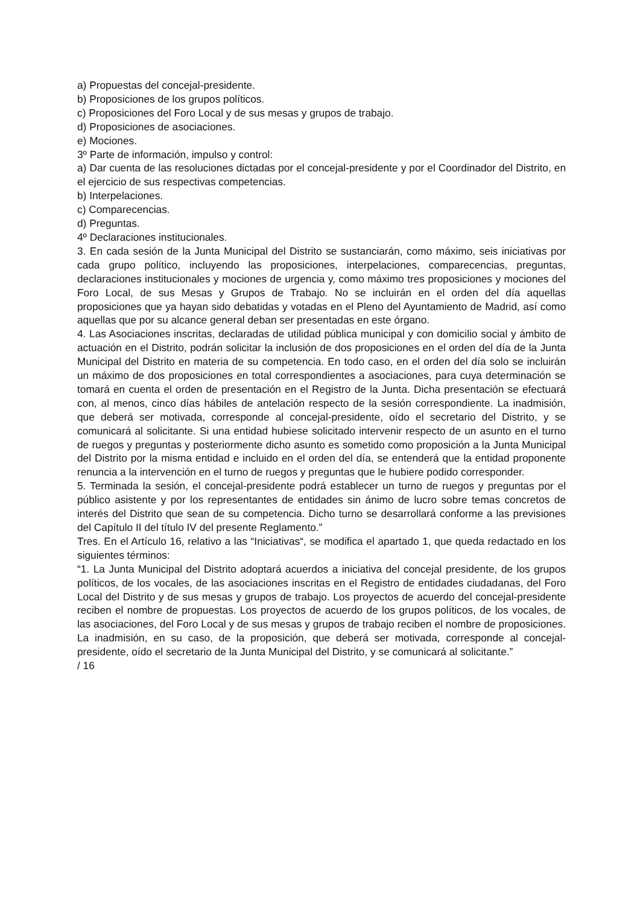a) Propuestas del concejal-presidente.
b) Proposiciones de los grupos políticos.
c) Proposiciones del Foro Local y de sus mesas y grupos de trabajo.
d) Proposiciones de asociaciones.
e) Mociones.
3º Parte de información, impulso y control:
a) Dar cuenta de las resoluciones dictadas por el concejal-presidente y por el Coordinador del Distrito, en el ejercicio de sus respectivas competencias.
b) Interpelaciones.
c) Comparecencias.
d) Preguntas.
4º Declaraciones institucionales.
3. En cada sesión de la Junta Municipal del Distrito se sustanciarán, como máximo, seis iniciativas por cada grupo político, incluyendo las proposiciones, interpelaciones, comparecencias, preguntas, declaraciones institucionales y mociones de urgencia y, como máximo tres proposiciones y mociones del Foro Local, de sus Mesas y Grupos de Trabajo. No se incluirán en el orden del día aquellas proposiciones que ya hayan sido debatidas y votadas en el Pleno del Ayuntamiento de Madrid, así como aquellas que por su alcance general deban ser presentadas en este órgano.
4. Las Asociaciones inscritas, declaradas de utilidad pública municipal y con domicilio social y ámbito de actuación en el Distrito, podrán solicitar la inclusión de dos proposiciones en el orden del día de la Junta Municipal del Distrito en materia de su competencia. En todo caso, en el orden del día solo se incluirán un máximo de dos proposiciones en total correspondientes a asociaciones, para cuya determinación se tomará en cuenta el orden de presentación en el Registro de la Junta. Dicha presentación se efectuará con, al menos, cinco días hábiles de antelación respecto de la sesión correspondiente. La inadmisión, que deberá ser motivada, corresponde al concejal-presidente, oído el secretario del Distrito, y se comunicará al solicitante. Si una entidad hubiese solicitado intervenir respecto de un asunto en el turno de ruegos y preguntas y posteriormente dicho asunto es sometido como proposición a la Junta Municipal del Distrito por la misma entidad e incluido en el orden del día, se entenderá que la entidad proponente renuncia a la intervención en el turno de ruegos y preguntas que le hubiere podido corresponder.
5. Terminada la sesión, el concejal-presidente podrá establecer un turno de ruegos y preguntas por el público asistente y por los representantes de entidades sin ánimo de lucro sobre temas concretos de interés del Distrito que sean de su competencia. Dicho turno se desarrollará conforme a las previsiones del Capítulo II del título IV del presente Reglamento.”
Tres. En el Artículo 16, relativo a las “Iniciativas“, se modifica el apartado 1, que queda redactado en los siguientes términos:
“1. La Junta Municipal del Distrito adoptará acuerdos a iniciativa del concejal presidente, de los grupos políticos, de los vocales, de las asociaciones inscritas en el Registro de entidades ciudadanas, del Foro Local del Distrito y de sus mesas y grupos de trabajo. Los proyectos de acuerdo del concejal-presidente reciben el nombre de propuestas. Los proyectos de acuerdo de los grupos políticos, de los vocales, de las asociaciones, del Foro Local y de sus mesas y grupos de trabajo reciben el nombre de proposiciones. La inadmisión, en su caso, de la proposición, que deberá ser motivada, corresponde al concejal-presidente, oído el secretario de la Junta Municipal del Distrito, y se comunicará al solicitante.”
/ 16